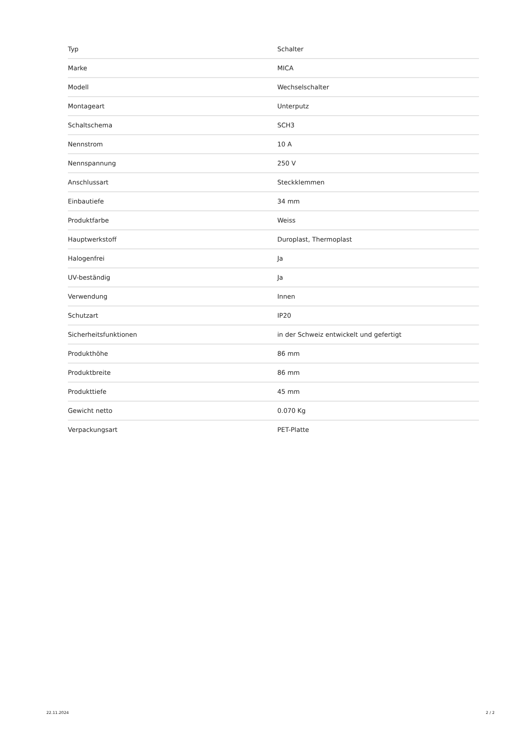| Typ | Schalter |
| Marke | MICA |
| Modell | Wechselschalter |
| Montageart | Unterputz |
| Schaltschema | SCH3 |
| Nennstrom | 10 A |
| Nennspannung | 250 V |
| Anschlussart | Steckklemmen |
| Einbautiefe | 34 mm |
| Produktfarbe | Weiss |
| Hauptwerkstoff | Duroplast, Thermoplast |
| Halogenfrei | Ja |
| UV-beständig | Ja |
| Verwendung | Innen |
| Schutzart | IP20 |
| Sicherheitsfunktionen | in der Schweiz entwickelt und gefertigt |
| Produkthöhe | 86 mm |
| Produktbreite | 86 mm |
| Produkttiefe | 45 mm |
| Gewicht netto | 0.070 Kg |
| Verpackungsart | PET-Platte |
22.11.2024 2 / 2